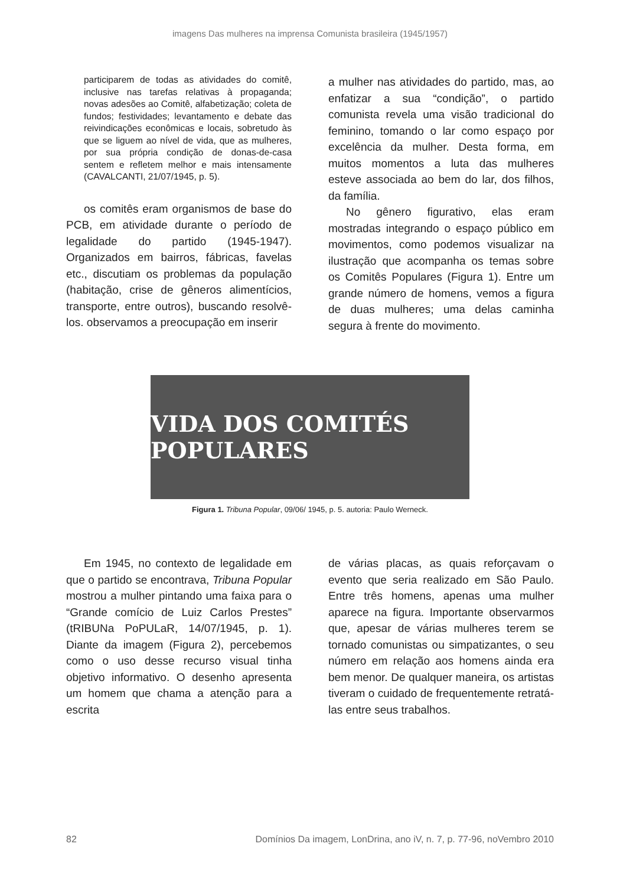imagens Das mulheres na imprensa Comunista brasileira (1945/1957)
participarem de todas as atividades do comitê, inclusive nas tarefas relativas à propaganda; novas adesões ao Comitê, alfabetização; coleta de fundos; festividades; levantamento e debate das reivindicações econômicas e locais, sobretudo às que se liguem ao nível de vida, que as mulheres, por sua própria condição de donas-de-casa sentem e refletem melhor e mais intensamente (CAVALCANTI, 21/07/1945, p. 5).
os comitês eram organismos de base do PCB, em atividade durante o período de legalidade do partido (1945-1947). Organizados em bairros, fábricas, favelas etc., discutiam os problemas da população (habitação, crise de gêneros alimentícios, transporte, entre outros), buscando resolvê-los. observamos a preocupação em inserir
a mulher nas atividades do partido, mas, ao enfatizar a sua “condição”, o partido comunista revela uma visão tradicional do feminino, tomando o lar como espaço por excelência da mulher. Desta forma, em muitos momentos a luta das mulheres esteve associada ao bem do lar, dos filhos, da família.
No gênero figurativo, elas eram mostradas integrando o espaço público em movimentos, como podemos visualizar na ilustração que acompanha os temas sobre os Comitês Populares (Figura 1). Entre um grande número de homens, vemos a figura de duas mulheres; uma delas caminha segura à frente do movimento.
VIDA DOS COMITÉS POPULARES
Figura 1. Tribuna Popular, 09/06/ 1945, p. 5. autoria: Paulo Werneck.
Em 1945, no contexto de legalidade em que o partido se encontrava, Tribuna Popular mostrou a mulher pintando uma faixa para o “Grande comício de Luiz Carlos Prestes” (tRIBUNa PoPULaR, 14/07/1945, p. 1). Diante da imagem (Figura 2), percebemos como o uso desse recurso visual tinha objetivo informativo. O desenho apresenta um homem que chama a atenção para a escrita
de várias placas, as quais reforçavam o evento que seria realizado em São Paulo. Entre três homens, apenas uma mulher aparece na figura. Importante observarmos que, apesar de várias mulheres terem se tornado comunistas ou simpatizantes, o seu número em relação aos homens ainda era bem menor. De qualquer maneira, os artistas tiveram o cuidado de frequentemente retratá-las entre seus trabalhos.
82 Domínios Da imagem, LonDrina, ano iV, n. 7, p. 77-96, noVembro 2010